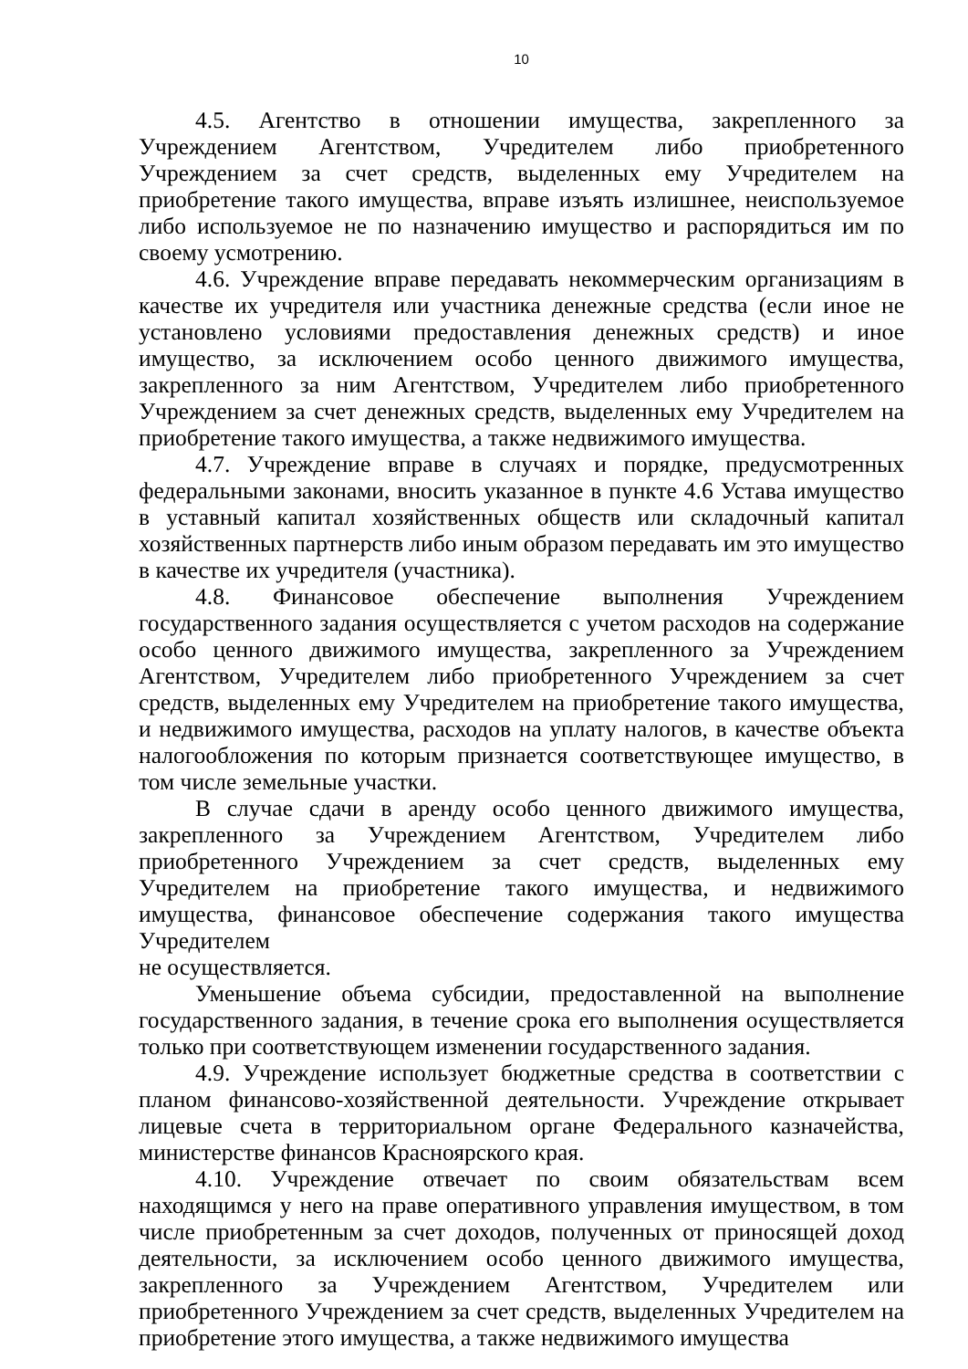10
4.5. Агентство в отношении имущества, закрепленного за Учреждением Агентством, Учредителем либо приобретенного Учреждением за счет средств, выделенных ему Учредителем на приобретение такого имущества, вправе изъять излишнее, неиспользуемое либо используемое не по назначению имущество и распорядиться им по своему усмотрению.
4.6. Учреждение вправе передавать некоммерческим организациям в качестве их учредителя или участника денежные средства (если иное не установлено условиями предоставления денежных средств) и иное имущество, за исключением особо ценного движимого имущества, закрепленного за ним Агентством, Учредителем либо приобретенного Учреждением за счет денежных средств, выделенных ему Учредителем на приобретение такого имущества, а также недвижимого имущества.
4.7. Учреждение вправе в случаях и порядке, предусмотренных федеральными законами, вносить указанное в пункте 4.6 Устава имущество в уставный капитал хозяйственных обществ или складочный капитал хозяйственных партнерств либо иным образом передавать им это имущество в качестве их учредителя (участника).
4.8. Финансовое обеспечение выполнения Учреждением государственного задания осуществляется с учетом расходов на содержание особо ценного движимого имущества, закрепленного за Учреждением Агентством, Учредителем либо приобретенного Учреждением за счет средств, выделенных ему Учредителем на приобретение такого имущества, и недвижимого имущества, расходов на уплату налогов, в качестве объекта налогообложения по которым признается соответствующее имущество, в том числе земельные участки.
В случае сдачи в аренду особо ценного движимого имущества, закрепленного за Учреждением Агентством, Учредителем либо приобретенного Учреждением за счет средств, выделенных ему Учредителем на приобретение такого имущества, и недвижимого имущества, финансовое обеспечение содержания такого имущества Учредителем
не осуществляется.
Уменьшение объема субсидии, предоставленной на выполнение государственного задания, в течение срока его выполнения осуществляется только при соответствующем изменении государственного задания.
4.9. Учреждение использует бюджетные средства в соответствии с планом финансово-хозяйственной деятельности. Учреждение открывает лицевые счета в территориальном органе Федерального казначейства, министерстве финансов Красноярского края.
4.10. Учреждение отвечает по своим обязательствам всем находящимся у него на праве оперативного управления имуществом, в том числе приобретенным за счет доходов, полученных от приносящей доход деятельности, за исключением особо ценного движимого имущества, закрепленного за Учреждением Агентством, Учредителем или приобретенного Учреждением за счет средств, выделенных Учредителем на приобретение этого имущества, а также недвижимого имущества